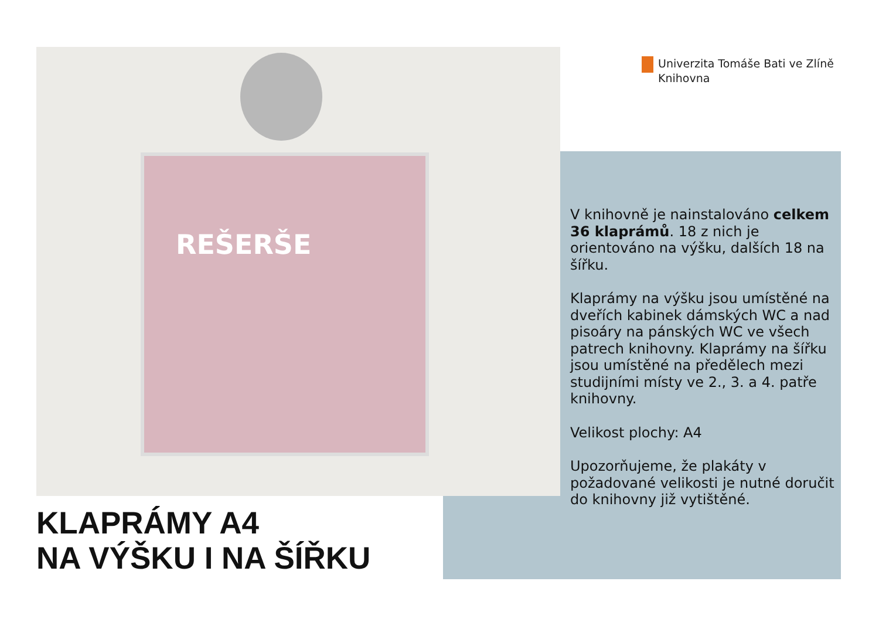REŠERŠE
Univerzita Tomáše Bati ve Zlíně
Knihovna
V knihovně je nainstalováno celkem 36 klaprámů. 18 z nich je orientováno na výšku, dalších 18 na šířku.
Klaprámy na výšku jsou umístěné na dveřích kabinek dámských WC a nad pisoáry na pánských WC ve všech patrech knihovny. Klaprámy na šířku jsou umístěné na předělech mezi studijními místy ve 2., 3. a 4. patře knihovny.
Velikost plochy: A4
Upozorňujeme, že plakáty v požadované velikosti je nutné doručit do knihovny již vytištěné.
KLAPRÁMY A4
NA VÝŠKU I NA ŠÍŘKU